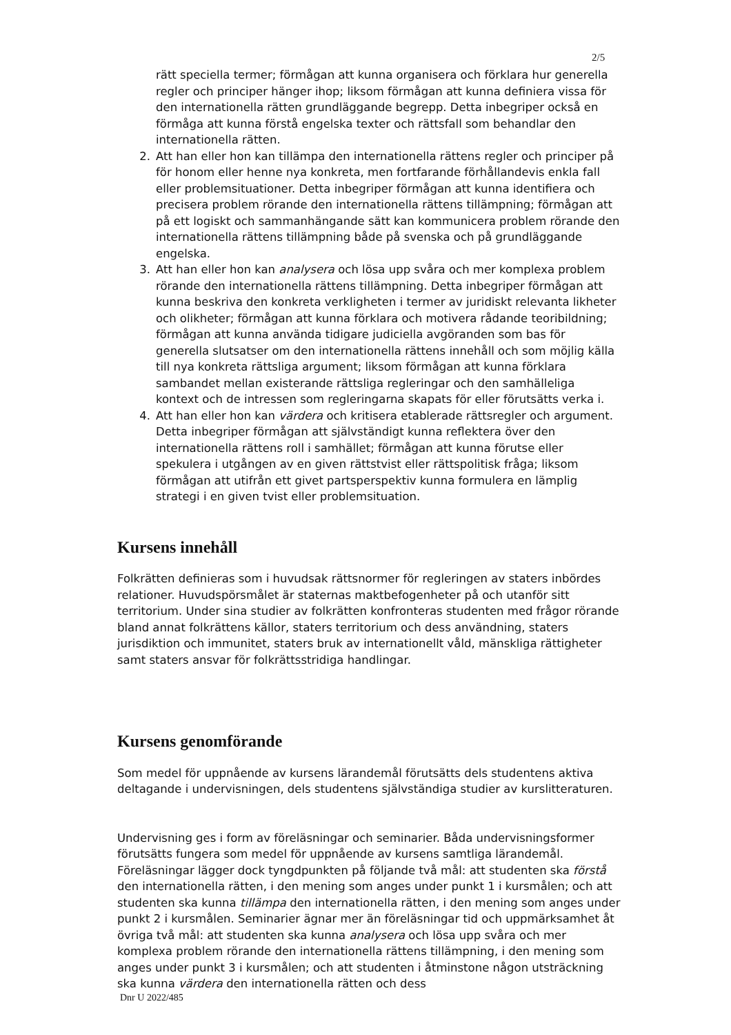2/5
rätt speciella termer; förmågan att kunna organisera och förklara hur generella regler och principer hänger ihop; liksom förmågan att kunna definiera vissa för den internationella rätten grundläggande begrepp. Detta inbegriper också en förmåga att kunna förstå engelska texter och rättsfall som behandlar den internationella rätten.
2. Att han eller hon kan tillämpa den internationella rättens regler och principer på för honom eller henne nya konkreta, men fortfarande förhållandevis enkla fall eller problemsituationer. Detta inbegriper förmågan att kunna identifiera och precisera problem rörande den internationella rättens tillämpning; förmågan att på ett logiskt och sammanhängande sätt kan kommunicera problem rörande den internationella rättens tillämpning både på svenska och på grundläggande engelska.
3. Att han eller hon kan analysera och lösa upp svåra och mer komplexa problem rörande den internationella rättens tillämpning. Detta inbegriper förmågan att kunna beskriva den konkreta verkligheten i termer av juridiskt relevanta likheter och olikheter; förmågan att kunna förklara och motivera rådande teoribildning; förmågan att kunna använda tidigare judiciella avgöranden som bas för generella slutsatser om den internationella rättens innehåll och som möjlig källa till nya konkreta rättsliga argument; liksom förmågan att kunna förklara sambandet mellan existerande rättsliga regleringar och den samhälleliga kontext och de intressen som regleringarna skapats för eller förutsätts verka i.
4. Att han eller hon kan värdera och kritisera etablerade rättsregler och argument. Detta inbegriper förmågan att självständigt kunna reflektera över den internationella rättens roll i samhället; förmågan att kunna förutse eller spekulera i utgången av en given rättstvist eller rättspolitisk fråga; liksom förmågan att utifrån ett givet partsperspektiv kunna formulera en lämplig strategi i en given tvist eller problemsituation.
Kursens innehåll
Folkrätten definieras som i huvudsak rättsnormer för regleringen av staters inbördes relationer. Huvudspörsmålet är staternas maktbefogenheter på och utanför sitt territorium. Under sina studier av folkrätten konfronteras studenten med frågor rörande bland annat folkrättens källor, staters territorium och dess användning, staters jurisdiktion och immunitet, staters bruk av internationellt våld, mänskliga rättigheter samt staters ansvar för folkrättsstridiga handlingar.
Kursens genomförande
Som medel för uppnående av kursens lärandemål förutsätts dels studentens aktiva deltagande i undervisningen, dels studentens självständiga studier av kurslitteraturen.
Undervisning ges i form av föreläsningar och seminarier. Båda undervisningsformer förutsätts fungera som medel för uppnående av kursens samtliga lärandemål. Föreläsningar lägger dock tyngdpunkten på följande två mål: att studenten ska förstå den internationella rätten, i den mening som anges under punkt 1 i kursmålen; och att studenten ska kunna tillämpa den internationella rätten, i den mening som anges under punkt 2 i kursmålen. Seminarier ägnar mer än föreläsningar tid och uppmärksamhet åt övriga två mål: att studenten ska kunna analysera och lösa upp svåra och mer komplexa problem rörande den internationella rättens tillämpning, i den mening som anges under punkt 3 i kursmålen; och att studenten i åtminstone någon utsträckning ska kunna värdera den internationella rätten och dess
Dnr U 2022/485